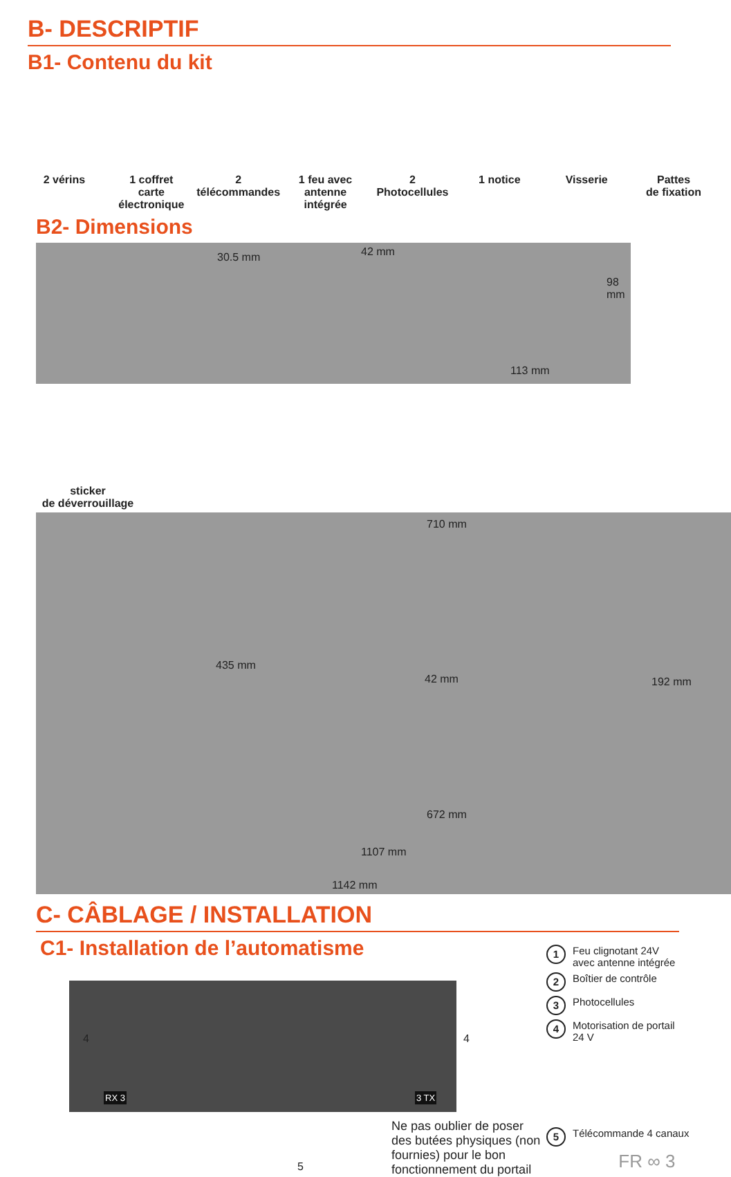B- DESCRIPTIF
B1- Contenu du kit
2 vérins 1 coffret
carte
électronique
2
télécommandes
1 feu avec
antenne
intégrée
2
Photocellules
1 notice Visserie Pattes
de fixation
B2- Dimensions
30.5 mm 42 mm 98 mm 113 mm
sticker
de déverrouillage
710 mm
435 mm
42 mm 192 mm
672 mm
1107 mm
1142 mm
C- CÂBLAGE / INSTALLATION
C1- Installation de l’automatisme
RX 3 3 TX
4 4
5
Ne pas oublier de poser des butées physiques (non fournies) pour le bon fonctionnement du portail
1 Feu clignotant 24V
avec antenne intégrée
2 Boîtier de contrôle
3 Photocellules
4 Motorisation de portail
24 V
5 Télécommande 4 canaux
FR ∞ 3